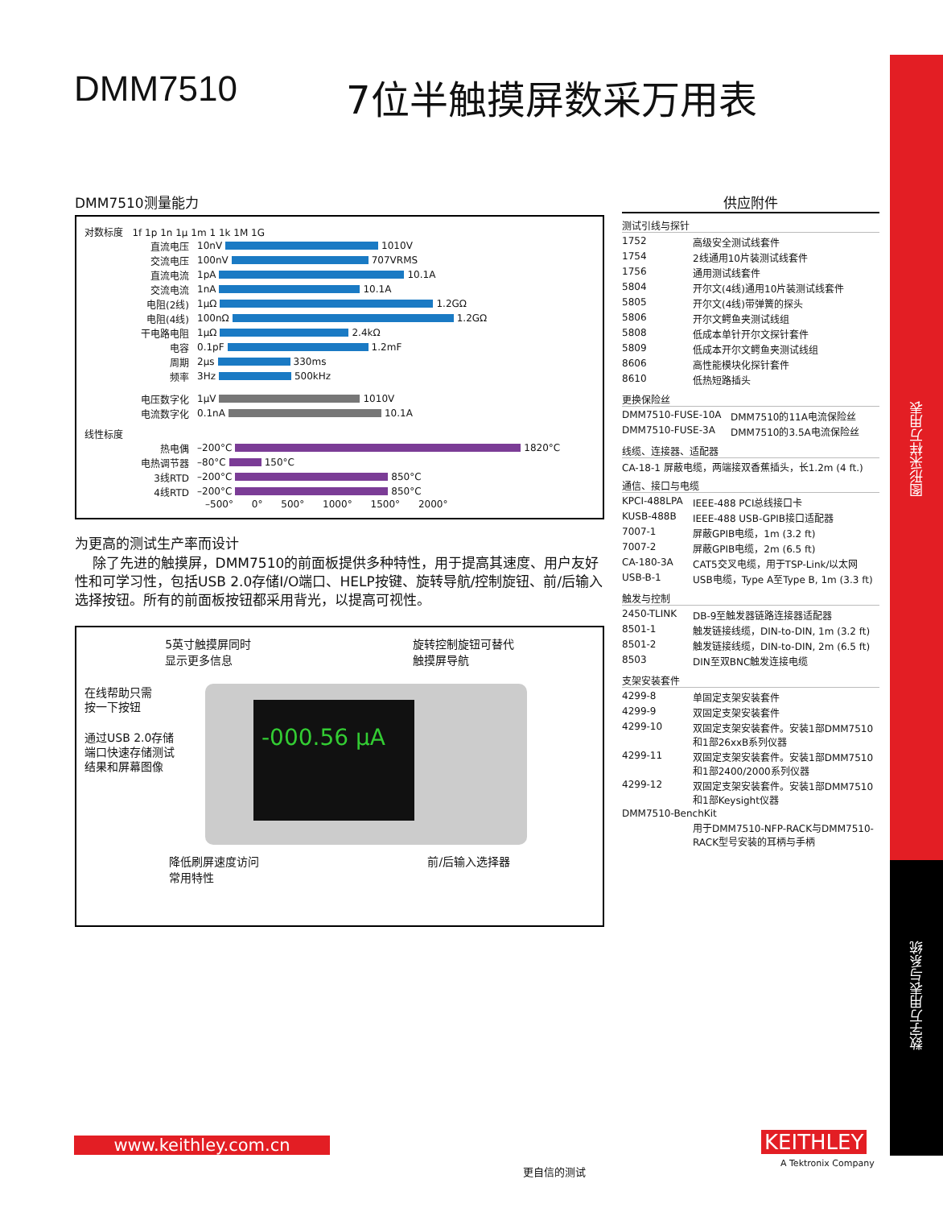图形采样万用表
数字万用表与系统
DMM7510 7位半触摸屏数采万用表
DMM7510测量能力
对数标度 1f 1p 1n 1µ 1m 1 1k 1M 1G
直流电压 10nV 1010V
交流电压 100nV 707VRMS
直流电流 1pA 10.1A
交流电流 1nA 10.1A
电阻(2线) 1µΩ 1.2GΩ
电阻(4线) 100nΩ 1.2GΩ
干电路电阻 1µΩ 2.4kΩ
电容 0.1pF 1.2mF
周期 2µs 330ms
频率 3Hz 500kHz
电压数字化 1µV 1010V
电流数字化 0.1nA 10.1A
线性标度
热电偶 –200°C 1820°C
电热调节器 –80°C 150°C
3线RTD –200°C 850°C
4线RTD –200°C 850°C
–500° 0° 500° 1000° 1500° 2000°
为更高的测试生产率而设计
除了先进的触摸屏，DMM7510的前面板提供多种特性，用于提高其速度、用户友好性和可学习性，包括USB 2.0存储I/O端口、HELP按键、旋转导航/控制旋钮、前/后输入选择按钮。所有的前面板按钮都采用背光，以提高可视性。
5英寸触摸屏同时
显示更多信息 旋转控制旋钮可替代
触摸屏导航
在线帮助只需
按一下按钮
通过USB 2.0存储
端口快速存储测试
结果和屏幕图像
-000.56 µA
降低刷屏速度访问
常用特性 前/后输入选择器
供应附件
测试引线与探针
| 1752 | 高级安全测试线套件 |
| 1754 | 2线通用10片装测试线套件 |
| 1756 | 通用测试线套件 |
| 5804 | 开尔文(4线)通用10片装测试线套件 |
| 5805 | 开尔文(4线)带弹簧的探头 |
| 5806 | 开尔文鳄鱼夹测试线组 |
| 5808 | 低成本单针开尔文探针套件 |
| 5809 | 低成本开尔文鳄鱼夹测试线组 |
| 8606 | 高性能模块化探针套件 |
| 8610 | 低热短路插头 |
更换保险丝
| DMM7510-FUSE-10A | DMM7510的11A电流保险丝 |
| DMM7510-FUSE-3A | DMM7510的3.5A电流保险丝 |
线缆、连接器、适配器
CA-18-1 屏蔽电缆，两端接双香蕉插头，长1.2m (4 ft.)
通信、接口与电缆
| KPCI-488LPA | IEEE-488 PCI总线接口卡 |
| KUSB-488B | IEEE-488 USB-GPIB接口适配器 |
| 7007-1 | 屏蔽GPIB电缆，1m (3.2 ft) |
| 7007-2 | 屏蔽GPIB电缆，2m (6.5 ft) |
| CA-180-3A | CAT5交叉电缆，用于TSP-Link/以太网 |
| USB-B-1 | USB电缆，Type A至Type B, 1m (3.3 ft) |
触发与控制
| 2450-TLINK | DB-9至触发器链路连接器适配器 |
| 8501-1 | 触发链接线缆，DIN-to-DIN, 1m (3.2 ft) |
| 8501-2 | 触发链接线缆，DIN-to-DIN, 2m (6.5 ft) |
| 8503 | DIN至双BNC触发连接电缆 |
支架安装套件
| 4299-8 | 单固定支架安装套件 |
| 4299-9 | 双固定支架安装套件 |
| 4299-10 | 双固定支架安装套件。安装1部DMM7510和1部26xxB系列仪器 |
| 4299-11 | 双固定支架安装套件。安装1部DMM7510和1部2400/2000系列仪器 |
| 4299-12 | 双固定支架安装套件。安装1部DMM7510和1部Keysight仪器 |
| DMM7510-BenchKit | |
| | 用于DMM7510-NFP-RACK与DMM7510-RACK型号安装的耳柄与手柄 |
www.keithley.com.cn
更自信的测试
KEITHLEY
A Tektronix Company